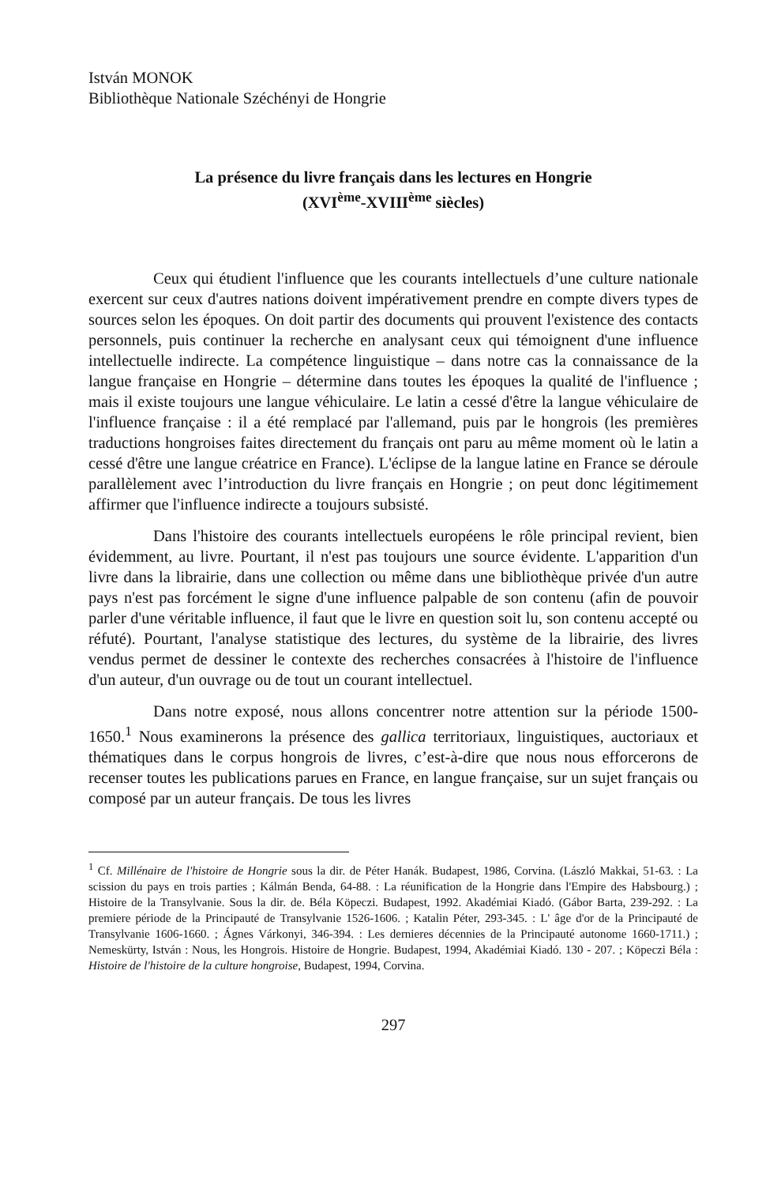István MONOK
Bibliothèque Nationale Széchényi de Hongrie
La présence du livre français dans les lectures en Hongrie
(XVI<sup>ème</sup>-XVIII<sup>ème</sup> siècles)
Ceux qui étudient l'influence que les courants intellectuels d’une culture nationale exercent sur ceux d'autres nations doivent impérativement prendre en compte divers types de sources selon les époques. On doit partir des documents qui prouvent l'existence des contacts personnels, puis continuer la recherche en analysant ceux qui témoignent d'une influence intellectuelle indirecte. La compétence linguistique – dans notre cas la connaissance de la langue française en Hongrie – détermine dans toutes les époques la qualité de l'influence ; mais il existe toujours une langue véhiculaire. Le latin a cessé d'être la langue véhiculaire de l'influence française : il a été remplacé par l'allemand, puis par le hongrois (les premières traductions hongroises faites directement du français ont paru au même moment où le latin a cessé d'être une langue créatrice en France). L'éclipse de la langue latine en France se déroule parallèlement avec l’introduction du livre français en Hongrie ; on peut donc légitimement affirmer que l'influence indirecte a toujours subsisté.
Dans l'histoire des courants intellectuels européens le rôle principal revient, bien évidemment, au livre. Pourtant, il n'est pas toujours une source évidente. L'apparition d'un livre dans la librairie, dans une collection ou même dans une bibliothèque privée d'un autre pays n'est pas forcément le signe d'une influence palpable de son contenu (afin de pouvoir parler d'une véritable influence, il faut que le livre en question soit lu, son contenu accepté ou réfuté). Pourtant, l'analyse statistique des lectures, du système de la librairie, des livres vendus permet de dessiner le contexte des recherches consacrées à l'histoire de l'influence d'un auteur, d'un ouvrage ou de tout un courant intellectuel.
Dans notre exposé, nous allons concentrer notre attention sur la période 1500-1650.<sup>1</sup> Nous examinerons la présence des gallica territoriaux, linguistiques, auctoriaux et thématiques dans le corpus hongrois de livres, c’est-à-dire que nous nous efforcerons de recenser toutes les publications parues en France, en langue française, sur un sujet français ou composé par un auteur français. De tous les livres
<sup>1</sup> Cf. Millénaire de l'histoire de Hongrie sous la dir. de Péter Hanák. Budapest, 1986, Corvina. (László Makkai, 51-63. : La scission du pays en trois parties ; Kálmán Benda, 64-88. : La réunification de la Hongrie dans l'Empire des Habsbourg.) ; Histoire de la Transylvanie. Sous la dir. de. Béla Köpeczi. Budapest, 1992. Akadémiai Kiadó. (Gábor Barta, 239-292. : La premiere période de la Principauté de Transylvanie 1526-1606. ; Katalin Péter, 293-345. : L' âge d'or de la Principauté de Transylvanie 1606-1660. ; Ágnes Várkonyi, 346-394. : Les dernieres décennies de la Principauté autonome 1660-1711.) ; Nemeskürty, István : Nous, les Hongrois. Histoire de Hongrie. Budapest, 1994, Akadémiai Kiadó. 130 - 207. ; Köpeczi Béla : Histoire de l'histoire de la culture hongroise, Budapest, 1994, Corvina.
297